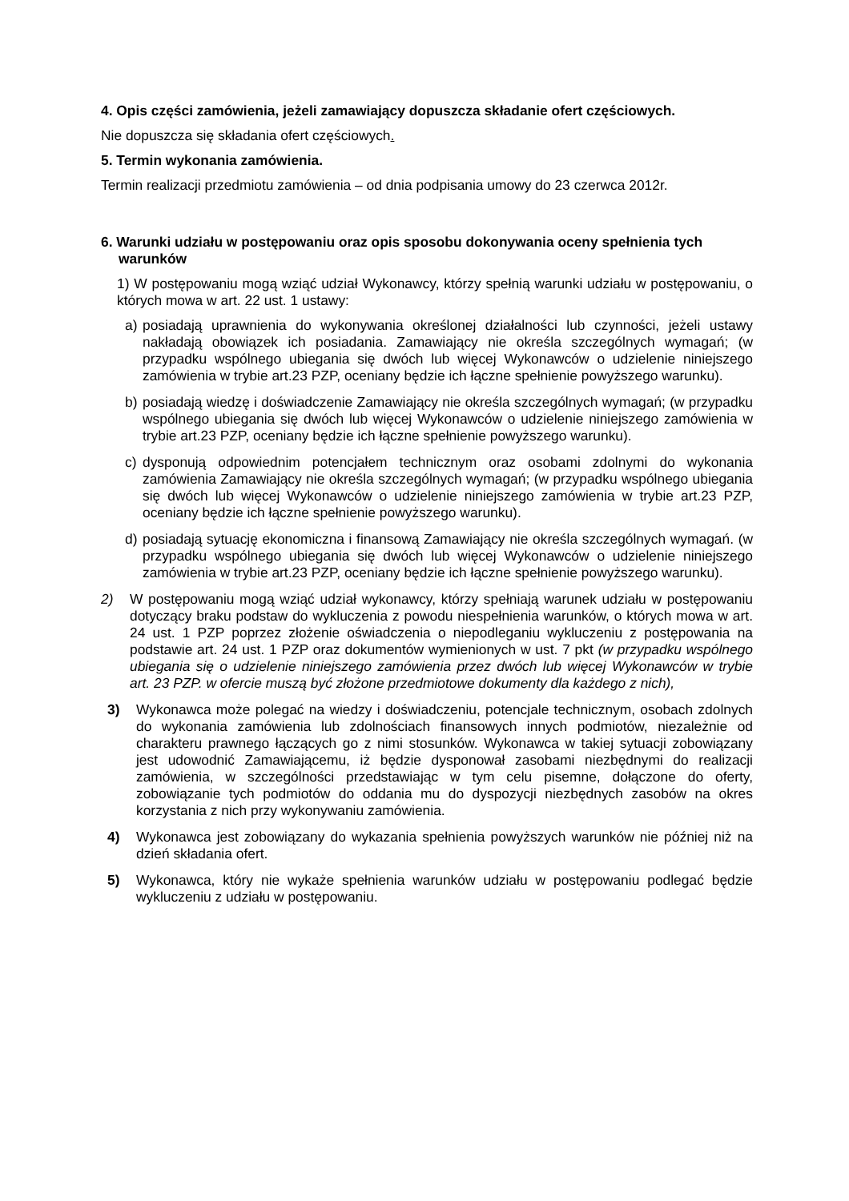4. Opis części zamówienia, jeżeli zamawiający dopuszcza składanie ofert częściowych.
Nie dopuszcza się składania ofert częściowych.
5. Termin wykonania zamówienia.
Termin realizacji przedmiotu zamówienia – od dnia podpisania umowy do 23 czerwca 2012r.
6. Warunki udziału w postępowaniu oraz opis sposobu dokonywania oceny spełnienia tych warunków
1) W postępowaniu mogą wziąć udział Wykonawcy, którzy spełnią warunki udziału w postępowaniu, o których mowa w art. 22 ust. 1 ustawy:
a) posiadają uprawnienia do wykonywania określonej działalności lub czynności, jeżeli ustawy nakładają obowiązek ich posiadania. Zamawiający nie określa szczególnych wymagań; (w przypadku wspólnego ubiegania się dwóch lub więcej Wykonawców o udzielenie niniejszego zamówienia w trybie art.23 PZP, oceniany będzie ich łączne spełnienie powyższego warunku).
b) posiadają wiedzę i doświadczenie Zamawiający nie określa szczególnych wymagań; (w przypadku wspólnego ubiegania się dwóch lub więcej Wykonawców o udzielenie niniejszego zamówienia w trybie art.23 PZP, oceniany będzie ich łączne spełnienie powyższego warunku).
c) dysponują odpowiednim potencjałem technicznym oraz osobami zdolnymi do wykonania zamówienia Zamawiający nie określa szczególnych wymagań; (w przypadku wspólnego ubiegania się dwóch lub więcej Wykonawców o udzielenie niniejszego zamówienia w trybie art.23 PZP, oceniany będzie ich łączne spełnienie powyższego warunku).
d) posiadają sytuację ekonomiczna i finansową Zamawiający nie określa szczególnych wymagań. (w przypadku wspólnego ubiegania się dwóch lub więcej Wykonawców o udzielenie niniejszego zamówienia w trybie art.23 PZP, oceniany będzie ich łączne spełnienie powyższego warunku).
2) W postępowaniu mogą wziąć udział wykonawcy, którzy spełniają warunek udziału w postępowaniu dotyczący braku podstaw do wykluczenia z powodu niespełnienia warunków, o których mowa w art. 24 ust. 1 PZP poprzez złożenie oświadczenia o niepodleganiu wykluczeniu z postępowania na podstawie art. 24 ust. 1 PZP oraz dokumentów wymienionych w ust. 7 pkt (w przypadku wspólnego ubiegania się o udzielenie niniejszego zamówienia przez dwóch lub więcej Wykonawców w trybie art. 23 PZP. w ofercie muszą być złożone przedmiotowe dokumenty dla każdego z nich),
3) Wykonawca może polegać na wiedzy i doświadczeniu, potencjale technicznym, osobach zdolnych do wykonania zamówienia lub zdolnościach finansowych innych podmiotów, niezależnie od charakteru prawnego łączących go z nimi stosunków. Wykonawca w takiej sytuacji zobowiązany jest udowodnić Zamawiającemu, iż będzie dysponował zasobami niezbędnymi do realizacji zamówienia, w szczególności przedstawiając w tym celu pisemne, dołączone do oferty, zobowiązanie tych podmiotów do oddania mu do dyspozycji niezbędnych zasobów na okres korzystania z nich przy wykonywaniu zamówienia.
4) Wykonawca jest zobowiązany do wykazania spełnienia powyższych warunków nie później niż na dzień składania ofert.
5) Wykonawca, który nie wykaże spełnienia warunków udziału w postępowaniu podlegać będzie wykluczeniu z udziału w postępowaniu.